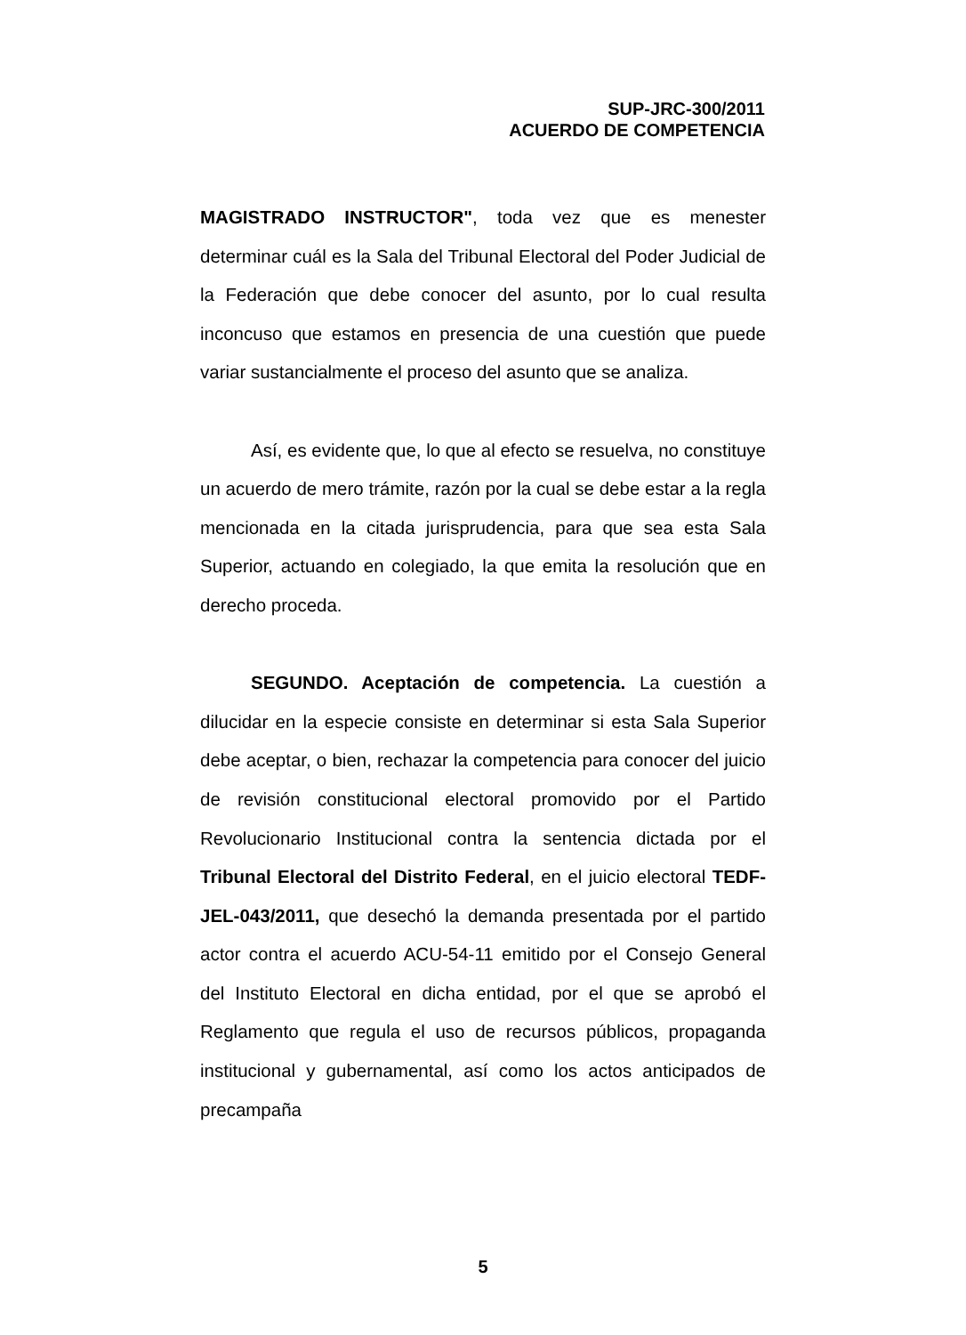SUP-JRC-300/2011
ACUERDO DE COMPETENCIA
MAGISTRADO INSTRUCTOR", toda vez que es menester determinar cuál es la Sala del Tribunal Electoral del Poder Judicial de la Federación que debe conocer del asunto, por lo cual resulta inconcuso que estamos en presencia de una cuestión que puede variar sustancialmente el proceso del asunto que se analiza.
Así, es evidente que, lo que al efecto se resuelva, no constituye un acuerdo de mero trámite, razón por la cual se debe estar a la regla mencionada en la citada jurisprudencia, para que sea esta Sala Superior, actuando en colegiado, la que emita la resolución que en derecho proceda.
SEGUNDO. Aceptación de competencia. La cuestión a dilucidar en la especie consiste en determinar si esta Sala Superior debe aceptar, o bien, rechazar la competencia para conocer del juicio de revisión constitucional electoral promovido por el Partido Revolucionario Institucional contra la sentencia dictada por el Tribunal Electoral del Distrito Federal, en el juicio electoral TEDF-JEL-043/2011, que desechó la demanda presentada por el partido actor contra el acuerdo ACU-54-11 emitido por el Consejo General del Instituto Electoral en dicha entidad, por el que se aprobó el Reglamento que regula el uso de recursos públicos, propaganda institucional y gubernamental, así como los actos anticipados de precampaña
5